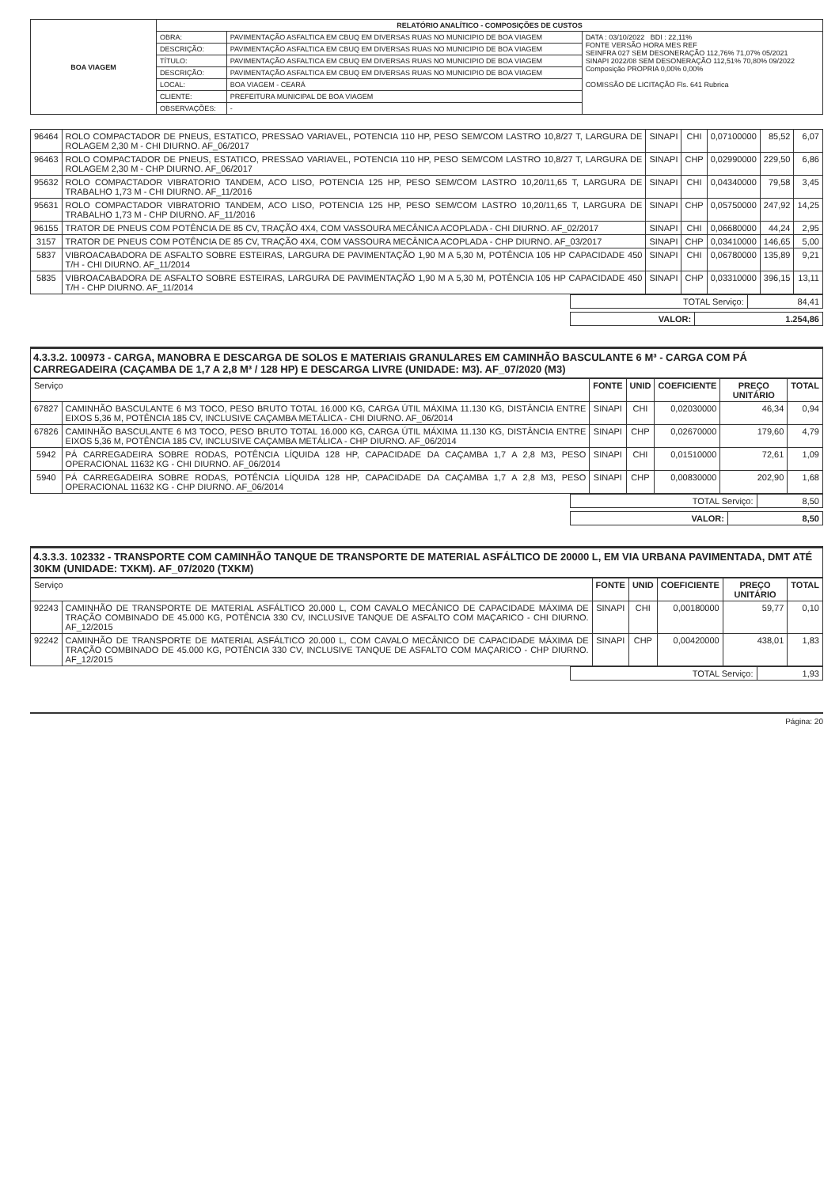| BOA VIAGEM | RELATÓRIO ANALÍTICO - COMPOSIÇÕES DE CUSTOS | | |
| | OBRA: | PAVIMENTAÇÃO ASFALTICA EM CBUQ EM DIVERSAS RUAS NO MUNICIPIO DE BOA VIAGEM | DATA : 03/10/2022 BDI : 22,11% FONTE VERSÃO HORA MES REF SEINFRA 027 SEM DESONERAÇÃO 112,76% 71,07% 05/2021 SINAPI 2022/08 SEM DESONERAÇÃO 112,51% 70,80% 09/2022 Composição PROPRIA 0,00% 0,00% COMISSÃO DE LICITAÇÃO Fls. 641 Rubrica |
| | DESCRIÇÃO: | PAVIMENTAÇÃO ASFALTICA EM CBUQ EM DIVERSAS RUAS NO MUNICIPIO DE BOA VIAGEM | |
| | TÍTULO: | PAVIMENTAÇÃO ASFALTICA EM CBUQ EM DIVERSAS RUAS NO MUNICIPIO DE BOA VIAGEM | |
| | DESCRIÇÃO: | PAVIMENTAÇÃO ASFALTICA EM CBUQ EM DIVERSAS RUAS NO MUNICIPIO DE BOA VIAGEM | |
| | LOCAL: | BOA VIAGEM - CEARÁ | |
| | CLIENTE: | PREFEITURA MUNICIPAL DE BOA VIAGEM | |
| | OBSERVAÇÕES: | - | |
| 96464 | ROLO COMPACTADOR DE PNEUS, ESTATICO, PRESSAO VARIAVEL, POTENCIA 110 HP, PESO SEM/COM LASTRO 10,8/27 T, LARGURA DE ROLAGEM 2,30 M - CHI DIURNO. AF_06/2017 | SINAPI | CHI | 0,07100000 | 85,52 | 6,07 |
| 96463 | ROLO COMPACTADOR DE PNEUS, ESTATICO, PRESSAO VARIAVEL, POTENCIA 110 HP, PESO SEM/COM LASTRO 10,8/27 T, LARGURA DE ROLAGEM 2,30 M - CHP DIURNO. AF_06/2017 | SINAPI | CHP | 0,02990000 | 229,50 | 6,86 |
| 95632 | ROLO COMPACTADOR VIBRATORIO TANDEM, ACO LISO, POTENCIA 125 HP, PESO SEM/COM LASTRO 10,20/11,65 T, LARGURA DE TRABALHO 1,73 M - CHI DIURNO. AF_11/2016 | SINAPI | CHI | 0,04340000 | 79,58 | 3,45 |
| 95631 | ROLO COMPACTADOR VIBRATORIO TANDEM, ACO LISO, POTENCIA 125 HP, PESO SEM/COM LASTRO 10,20/11,65 T, LARGURA DE TRABALHO 1,73 M - CHP DIURNO. AF_11/2016 | SINAPI | CHP | 0,05750000 | 247,92 | 14,25 |
| 96155 | TRATOR DE PNEUS COM POTÊNCIA DE 85 CV, TRAÇÃO 4X4, COM VASSOURA MECÂNICA ACOPLADA - CHI DIURNO. AF_02/2017 | SINAPI | CHI | 0,06680000 | 44,24 | 2,95 |
| 3157 | TRATOR DE PNEUS COM POTÊNCIA DE 85 CV, TRAÇÃO 4X4, COM VASSOURA MECÂNICA ACOPLADA - CHP DIURNO. AF_03/2017 | SINAPI | CHP | 0,03410000 | 146,65 | 5,00 |
| 5837 | VIBROACABADORA DE ASFALTO SOBRE ESTEIRAS, LARGURA DE PAVIMENTAÇÃO 1,90 M A 5,30 M, POTÊNCIA 105 HP CAPACIDADE 450 T/H - CHI DIURNO. AF_11/2014 | SINAPI | CHI | 0,06780000 | 135,89 | 9,21 |
| 5835 | VIBROACABADORA DE ASFALTO SOBRE ESTEIRAS, LARGURA DE PAVIMENTAÇÃO 1,90 M A 5,30 M, POTÊNCIA 105 HP CAPACIDADE 450 T/H - CHP DIURNO. AF_11/2014 | SINAPI | CHP | 0,03310000 | 396,15 | 13,11 |
| TOTAL Serviço: | 84,41 |
| VALOR: | 1.254,86 |
4.3.3.2. 100973 - CARGA, MANOBRA E DESCARGA DE SOLOS E MATERIAIS GRANULARES EM CAMINHÃO BASCULANTE 6 M³ - CARGA COM PÁ CARREGADEIRA (CAÇAMBA DE 1,7 A 2,8 M³ / 128 HP) E DESCARGA LIVRE (UNIDADE: M3). AF_07/2020 (M3)
| Serviço | | FONTE | UNID | COEFICIENTE | PREÇO UNITÁRIO | TOTAL |
| --- | --- | --- | --- | --- | --- | --- |
| 67827 | CAMINHÃO BASCULANTE 6 M3 TOCO, PESO BRUTO TOTAL 16.000 KG, CARGA ÚTIL MÁXIMA 11.130 KG, DISTÂNCIA ENTRE EIXOS 5,36 M, POTÊNCIA 185 CV, INCLUSIVE CAÇAMBA METÁLICA - CHI DIURNO. AF_06/2014 | SINAPI | CHI | 0,02030000 | 46,34 | 0,94 |
| 67826 | CAMINHÃO BASCULANTE 6 M3 TOCO, PESO BRUTO TOTAL 16.000 KG, CARGA ÚTIL MÁXIMA 11.130 KG, DISTÂNCIA ENTRE EIXOS 5,36 M, POTÊNCIA 185 CV, INCLUSIVE CAÇAMBA METÁLICA - CHP DIURNO. AF_06/2014 | SINAPI | CHP | 0,02670000 | 179,60 | 4,79 |
| 5942 | PÁ CARREGADEIRA SOBRE RODAS, POTÊNCIA LÍQUIDA 128 HP, CAPACIDADE DA CAÇAMBA 1,7 A 2,8 M3, PESO OPERACIONAL 11632 KG - CHI DIURNO. AF_06/2014 | SINAPI | CHI | 0,01510000 | 72,61 | 1,09 |
| 5940 | PÁ CARREGADEIRA SOBRE RODAS, POTÊNCIA LÍQUIDA 128 HP, CAPACIDADE DA CAÇAMBA 1,7 A 2,8 M3, PESO OPERACIONAL 11632 KG - CHP DIURNO. AF_06/2014 | SINAPI | CHP | 0,00830000 | 202,90 | 1,68 |
| TOTAL Serviço: | 8,50 |
| VALOR: | 8,50 |
4.3.3.3. 102332 - TRANSPORTE COM CAMINHÃO TANQUE DE TRANSPORTE DE MATERIAL ASFÁLTICO DE 20000 L, EM VIA URBANA PAVIMENTADA, DMT ATÉ 30KM (UNIDADE: TXKM). AF_07/2020 (TXKM)
| Serviço | | FONTE | UNID | COEFICIENTE | PREÇO UNITÁRIO | TOTAL |
| --- | --- | --- | --- | --- | --- | --- |
| 92243 | CAMINHÃO DE TRANSPORTE DE MATERIAL ASFÁLTICO 20.000 L, COM CAVALO MECÂNICO DE CAPACIDADE MÁXIMA DE TRAÇÃO COMBINADO DE 45.000 KG, POTÊNCIA 330 CV, INCLUSIVE TANQUE DE ASFALTO COM MAÇARICO - CHI DIURNO. AF_12/2015 | SINAPI | CHI | 0,00180000 | 59,77 | 0,10 |
| 92242 | CAMINHÃO DE TRANSPORTE DE MATERIAL ASFÁLTICO 20.000 L, COM CAVALO MECÂNICO DE CAPACIDADE MÁXIMA DE TRAÇÃO COMBINADO DE 45.000 KG, POTÊNCIA 330 CV, INCLUSIVE TANQUE DE ASFALTO COM MAÇARICO - CHP DIURNO. AF_12/2015 | SINAPI | CHP | 0,00420000 | 438,01 | 1,83 |
| TOTAL Serviço: | 1,93 |
Página: 20